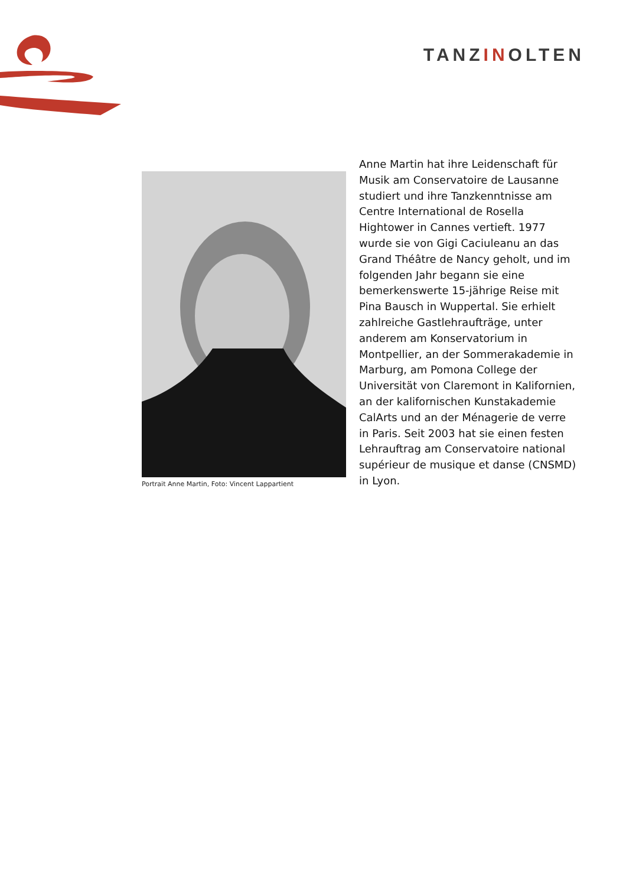TANZINOLTEN
Portrait Anne Martin, Foto: Vincent Lappartient
Anne Martin hat ihre Leidenschaft für Musik am Conservatoire de Lausanne studiert und ihre Tanzkenntnisse am Centre International de Rosella Hightower in Cannes vertieft. 1977 wurde sie von Gigi Caciuleanu an das Grand Théâtre de Nancy geholt, und im folgenden Jahr begann sie eine bemerkenswerte 15-jährige Reise mit Pina Bausch in Wuppertal. Sie erhielt zahlreiche Gastlehraufträge, unter anderem am Konservatorium in Montpellier, an der Sommerakademie in Marburg, am Pomona College der Universität von Claremont in Kalifornien, an der kalifornischen Kunstakademie CalArts und an der Ménagerie de verre in Paris. Seit 2003 hat sie einen festen Lehrauftrag am Conservatoire national supérieur de musique et danse (CNSMD) in Lyon.